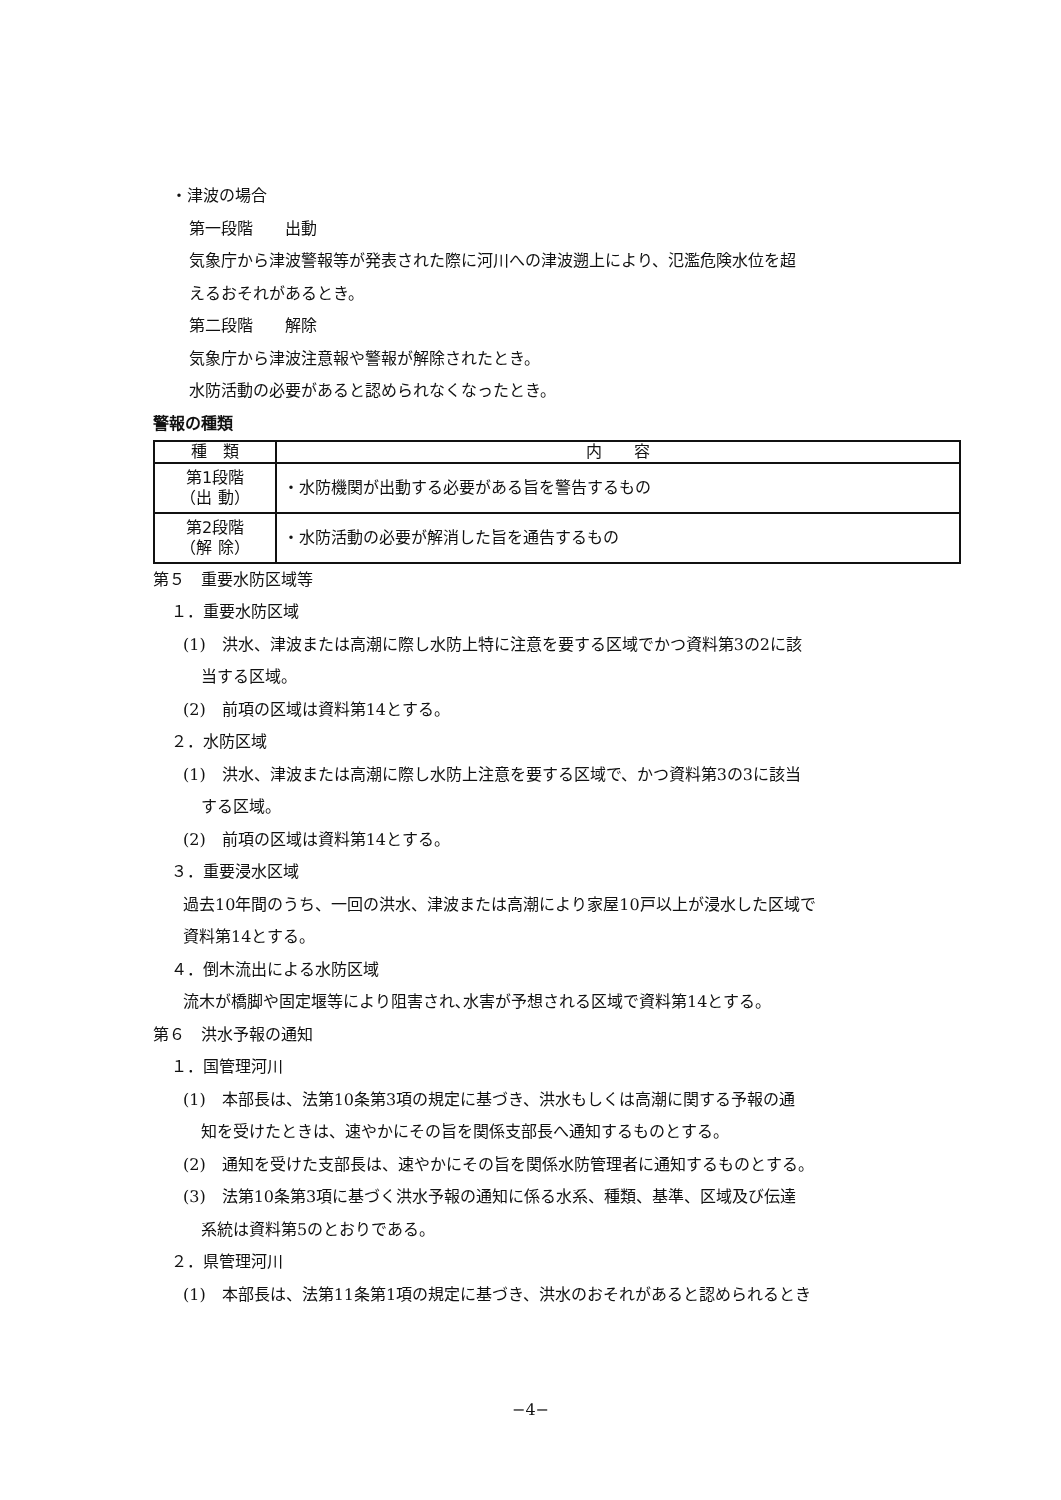・津波の場合
第一段階　　出動
気象庁から津波警報等が発表された際に河川への津波遡上により、氾濫危険水位を超
えるおそれがあるとき。
第二段階　　解除
気象庁から津波注意報や警報が解除されたとき。
水防活動の必要があると認められなくなったとき。
警報の種類
| 種 類 | 内 容 |
| --- | --- |
| 第1段階 （出 動） | ・水防機関が出動する必要がある旨を警告するもの |
| 第2段階 （解 除） | ・水防活動の必要が解消した旨を通告するもの |
第５　重要水防区域等
１．重要水防区域
(1)　洪水、津波または高潮に際し水防上特に注意を要する区域でかつ資料第3の2に該
当する区域。
(2)　前項の区域は資料第14とする。
２．水防区域
(1)　洪水、津波または高潮に際し水防上注意を要する区域で、かつ資料第3の3に該当
する区域。
(2)　前項の区域は資料第14とする。
３．重要浸水区域
過去10年間のうち、一回の洪水、津波または高潮により家屋10戸以上が浸水した区域で
資料第14とする。
４．倒木流出による水防区域
流木が橋脚や固定堰等により阻害され､水害が予想される区域で資料第14とする。
第６　洪水予報の通知
１．国管理河川
(1)　本部長は、法第10条第3項の規定に基づき、洪水もしくは高潮に関する予報の通
知を受けたときは、速やかにその旨を関係支部長へ通知するものとする。
(2)　通知を受けた支部長は、速やかにその旨を関係水防管理者に通知するものとする。
(3)　法第10条第3項に基づく洪水予報の通知に係る水系、種類、基準、区域及び伝達
系統は資料第5のとおりである。
２．県管理河川
(1)　本部長は、法第11条第1項の規定に基づき、洪水のおそれがあると認められるとき
−4−